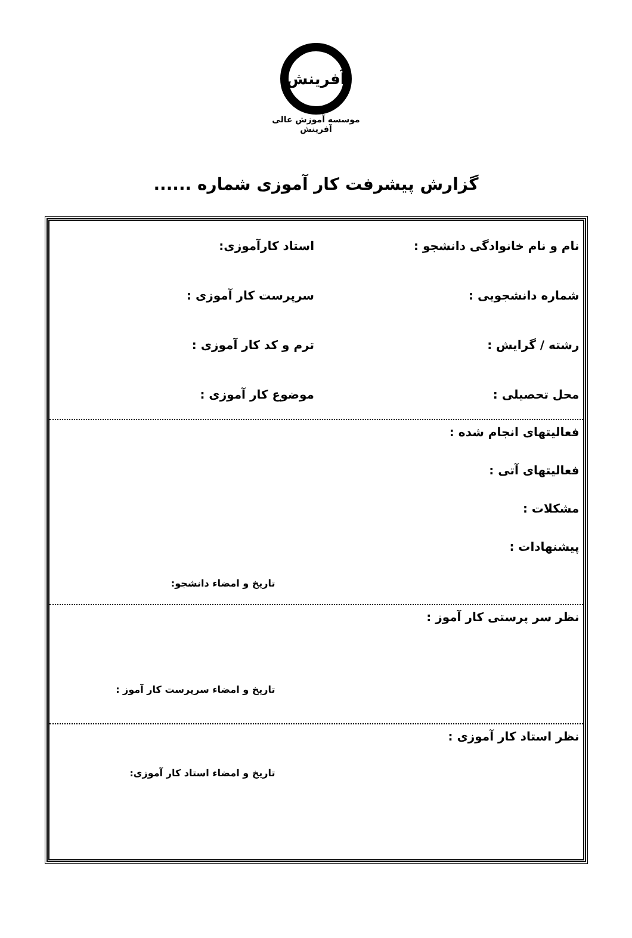آفرینش
موسسه آموزش عالی آفرینش
گزارش پیشرفت کار آموزی شماره ......
نام و نام خانوادگی دانشجو : استاد کارآموزی:
شماره دانشجویی : سرپرست کار آموزی :
رشته / گرایش : ترم و کد کار آموزی :
محل تحصیلی : موضوع کار آموزی :
فعالیتهای انجام شده :
فعالیتهای آتی :
مشکلات :
پیشنهادات :
تاریخ و امضاء دانشجو:
نظر سر پرستی کار آموز :
تاریخ و امضاء سرپرست کار آموز :
نظر استاد کار آموزی :
تاریخ و امضاء استاد کار آموزی: